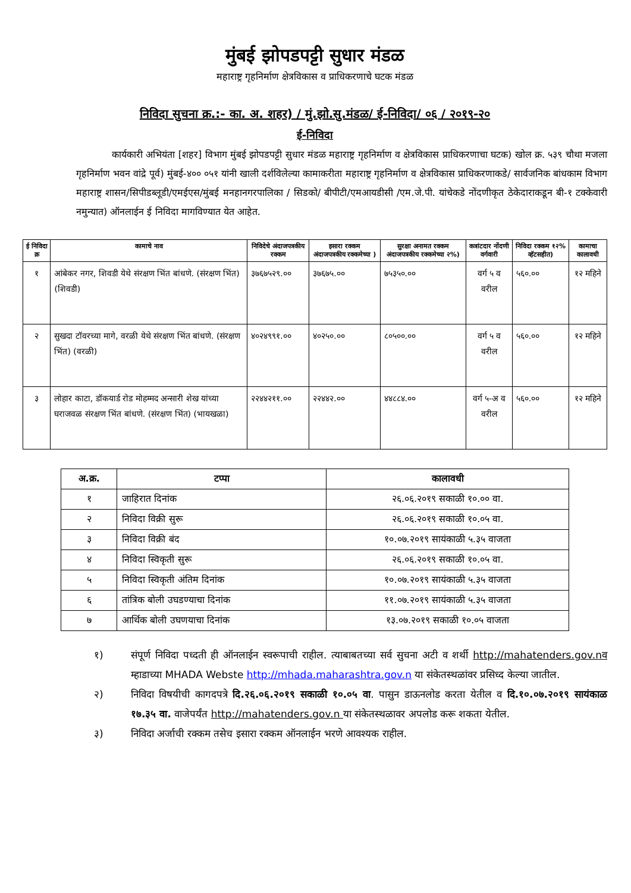मुंबई झोपडपट्टी सुधार मंडळ
महाराष्ट्र गृहनिर्माण क्षेत्रविकास व प्राधिकरणाचे घटक मंडळ
निविदा सुचना क्र.:- का. अ. शहर) / मुं.झो.सु.मंडळ/ ई-निविदा/ ०६ / २०१९-२०
ई-निविदा
कार्यकारी अभियंता [शहर] विभाग मुंबई झोपडपट्टी सुधार मंडळ महाराष्ट्र गृहनिर्माण व क्षेत्रविकास प्राधिकरणाचा घटक) खोल क्र. ५३९ चौथा मजला गृहनिर्माण भवन वांद्रे पूर्व) मुंबई-४०० ०५१ यांनी खाली दर्शविलेल्या कामाकरीता महाराष्ट्र गृहनिर्माण व क्षेत्रविकास प्राधिकरणाकडे/ सार्वजनिक बांधकाम विभाग महाराष्ट्र शासन/सिपीडब्लूडी/एमईएस/मुंबई मनहानगरपालिका / सिडको/ बीपीटी/एमआयडीसी /एम.जे.पी. यांचेकडे नोंदणीकृत ठेकेदाराकडून बी-१ टक्केवारी नमुन्यात) ऑनलाईन ई निविदा मागविण्यात येत आहेत.
| ई निविदा क्र | कामाचे नाव | निविदेचे अंदाजपत्रकीय रक्कम | इसारा रक्कम अंदाजपत्रकीय रक्कमेच्या ) | सुरक्षा अनामत रक्कम अंदाजपत्रकीय रक्कमेच्या २%) | कत्रांटदार नोंदणी वर्गवारी | निविदा रक्कम १२% व्हॅटसहीत) | कामाचा कालावधी |
| --- | --- | --- | --- | --- | --- | --- | --- |
| १ | आंबेकर नगर, शिवडी येथे संरक्षण भिंत बांधणे. (संरक्षण भिंत) (शिवडी) | ३७६७५२९.०० | ३७६७५.०० | ७५३५०.०० | वर्ग ५ व वरील | ५६०.०० | १२ महिने |
| २ | सुखदा टॉवरच्या मागे, वरळी येथे संरक्षण भिंत बांधणे. (संरक्षण भिंत) (वरळी) | ४०२४९९१.०० | ४०२५०.०० | ८०५००.०० | वर्ग ५ व वरील | ५६०.०० | १२ महिने |
| ३ | लोहार काटा, डॉकयार्ड रोड मोहम्मद अन्सारी शेख यांच्या घराजवळ संरक्षण भिंत बांधणे. (संरक्षण भिंत) (भायखळा) | २२४४२११.०० | २२४४२.०० | ४४८८४.०० | वर्ग ५-अ व वरील | ५६०.०० | १२ महिने |
| अ.क्र. | टप्पा | कालावधी |
| --- | --- | --- |
| १ | जाहिरात दिनांक | २६.०६.२०१९ सकाळी १०.०० वा. |
| २ | निविदा विक्री सुरू | २६.०६.२०१९ सकाळी १०.०५ वा. |
| ३ | निविदा विक्री बंद | १०.०७.२०१९ सायंकाळी ५.३५ वाजता |
| ४ | निविदा स्विकृती सुरू | २६.०६.२०१९ सकाळी १०.०५ वा. |
| ५ | निविदा स्विकृती अंतिम दिनांक | १०.०७.२०१९ सायंकाळी ५.३५ वाजता |
| ६ | तांत्रिक बोली उघडण्याचा दिनांक | ११.०७.२०१९ सायंकाळी ५.३५ वाजता |
| ७ | आर्थिक बोली उघणयाचा दिनांक | १३.०७.२०१९ सकाळी १०.०५ वाजता |
१) संपूर्ण निविदा पध्दती ही ऑनलाईन स्वरूपाची राहील. त्याबाबतच्या सर्व सुचना अटी व शर्थी http://mahatenders.gov.nव म्हाडाच्या MHADA Webste http://mhada.maharashtra.gov.n या संकेतस्थळांवर प्रसिध्द केल्या जातील.
२) निविदा विषयीची कागदपत्रे दि.२६.०६.२०१९ सकाळी १०.०५ वा. पासुन डाऊनलोड करता येतील व दि.१०.०७.२०१९ सायंकाळ १७.३५ वा. वाजेपर्यंत http://mahatenders.gov.n या संकेतस्थळावर अपलोड करू शकता येतील.
३) निविदा अर्जाची रक्कम तसेच इसारा रक्कम ऑनलाईन भरणे आवश्यक राहील.